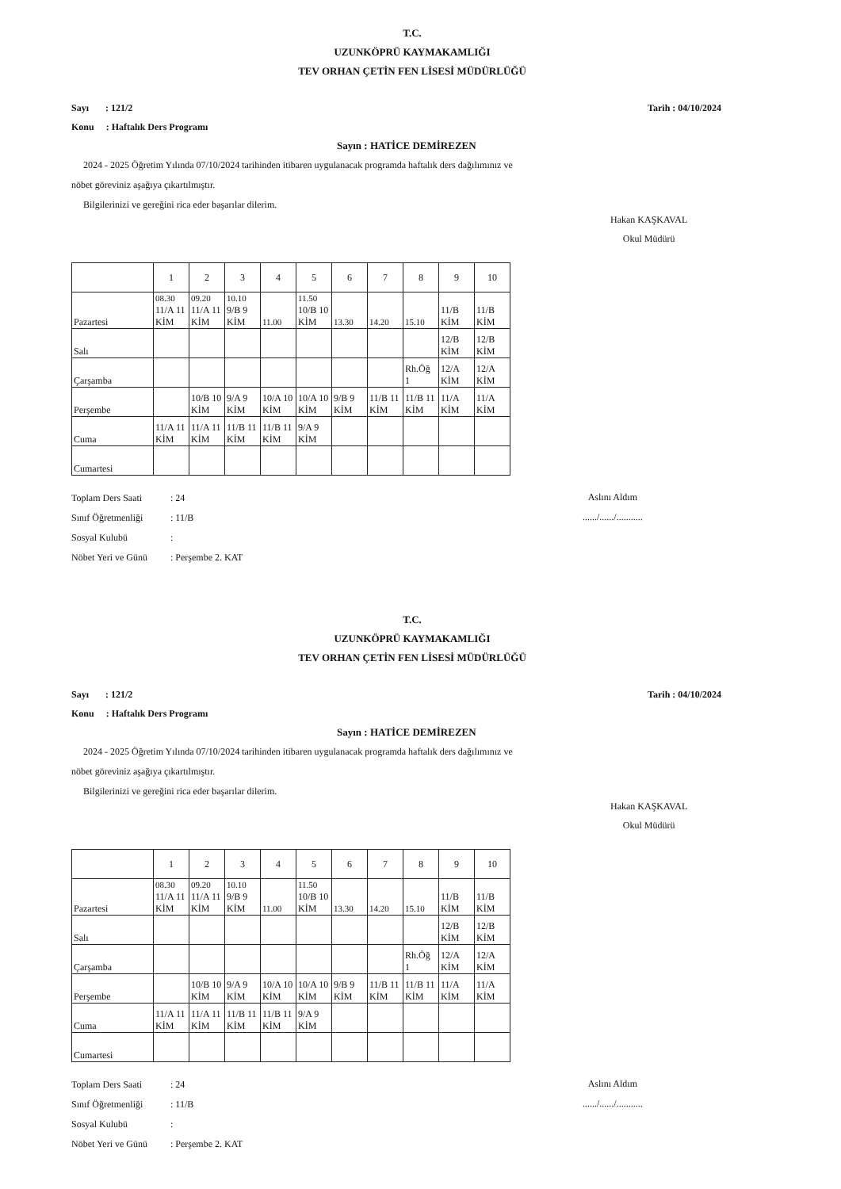T.C.
UZUNKÖPRÜ KAYMAKAMLIĞI
TEV ORHAN ÇETİN FEN LİSESİ MÜDÜRLÜĞÜ
Sayı : 121/2
Konu : Haftalık Ders Programı
Tarih : 04/10/2024
Sayın : HATİCE DEMİREZEN
2024 - 2025 Öğretim Yılında 07/10/2024 tarihinden itibaren uygulanacak programda haftalık ders dağılımınız ve
nöbet göreviniz aşağıya çıkartılmıştır.
Bilgilerinizi ve gereğini rica eder başarılar dilerim.
Hakan KAŞKAVAL
Okul Müdürü
| | 1 | 2 | 3 | 4 | 5 | 6 | 7 | 8 | 9 | 10 |
| --- | --- | --- | --- | --- | --- | --- | --- | --- | --- | --- |
| Pazartesi | 08.30 11/A 11 KİM | 09.20 11/A 11 KİM | 10.10 9/B 9 KİM | 11.00 | 11.50 10/B 10 KİM | 13.30 | 14.20 | 15.10 | 11/B KİM | 11/B KİM |
| Salı | | | | | | | | | 12/B KİM | 12/B KİM |
| Çarşamba | | | | | | | | Rh.Öğ 1 | 12/A KİM | 12/A KİM |
| Perşembe | | 10/B 10 KİM | 9/A 9 KİM | 10/A 10 KİM | 10/A 10 KİM | 9/B 9 KİM | 11/B 11 KİM | 11/B 11 KİM | 11/A KİM | 11/A KİM |
| Cuma | 11/A 11 KİM | 11/A 11 KİM | 11/B 11 KİM | 11/B 11 KİM | 9/A 9 KİM | | | | | |
| Cumartesi | | | | | | | | | | |
Toplam Ders Saati: 24
Sınıf Öğretmenliği: 11/B
Sosyal Kulubü:
Nöbet Yeri ve Günü: Perşembe 2. KAT
Aslını Aldım
....../....../...........
T.C.
UZUNKÖPRÜ KAYMAKAMLIĞI
TEV ORHAN ÇETİN FEN LİSESİ MÜDÜRLÜĞÜ
Sayı : 121/2
Konu : Haftalık Ders Programı
Tarih : 04/10/2024
Sayın : HATİCE DEMİREZEN
2024 - 2025 Öğretim Yılında 07/10/2024 tarihinden itibaren uygulanacak programda haftalık ders dağılımınız ve
nöbet göreviniz aşağıya çıkartılmıştır.
Bilgilerinizi ve gereğini rica eder başarılar dilerim.
Hakan KAŞKAVAL
Okul Müdürü
| | 1 | 2 | 3 | 4 | 5 | 6 | 7 | 8 | 9 | 10 |
| --- | --- | --- | --- | --- | --- | --- | --- | --- | --- | --- |
| Pazartesi | 08.30 11/A 11 KİM | 09.20 11/A 11 KİM | 10.10 9/B 9 KİM | 11.00 | 11.50 10/B 10 KİM | 13.30 | 14.20 | 15.10 | 11/B KİM | 11/B KİM |
| Salı | | | | | | | | | 12/B KİM | 12/B KİM |
| Çarşamba | | | | | | | | Rh.Öğ 1 | 12/A KİM | 12/A KİM |
| Perşembe | | 10/B 10 KİM | 9/A 9 KİM | 10/A 10 KİM | 10/A 10 KİM | 9/B 9 KİM | 11/B 11 KİM | 11/B 11 KİM | 11/A KİM | 11/A KİM |
| Cuma | 11/A 11 KİM | 11/A 11 KİM | 11/B 11 KİM | 11/B 11 KİM | 9/A 9 KİM | | | | | |
| Cumartesi | | | | | | | | | | |
Toplam Ders Saati: 24
Sınıf Öğretmenliği: 11/B
Sosyal Kulubü:
Nöbet Yeri ve Günü: Perşembe 2. KAT
Aslını Aldım
....../....../...........